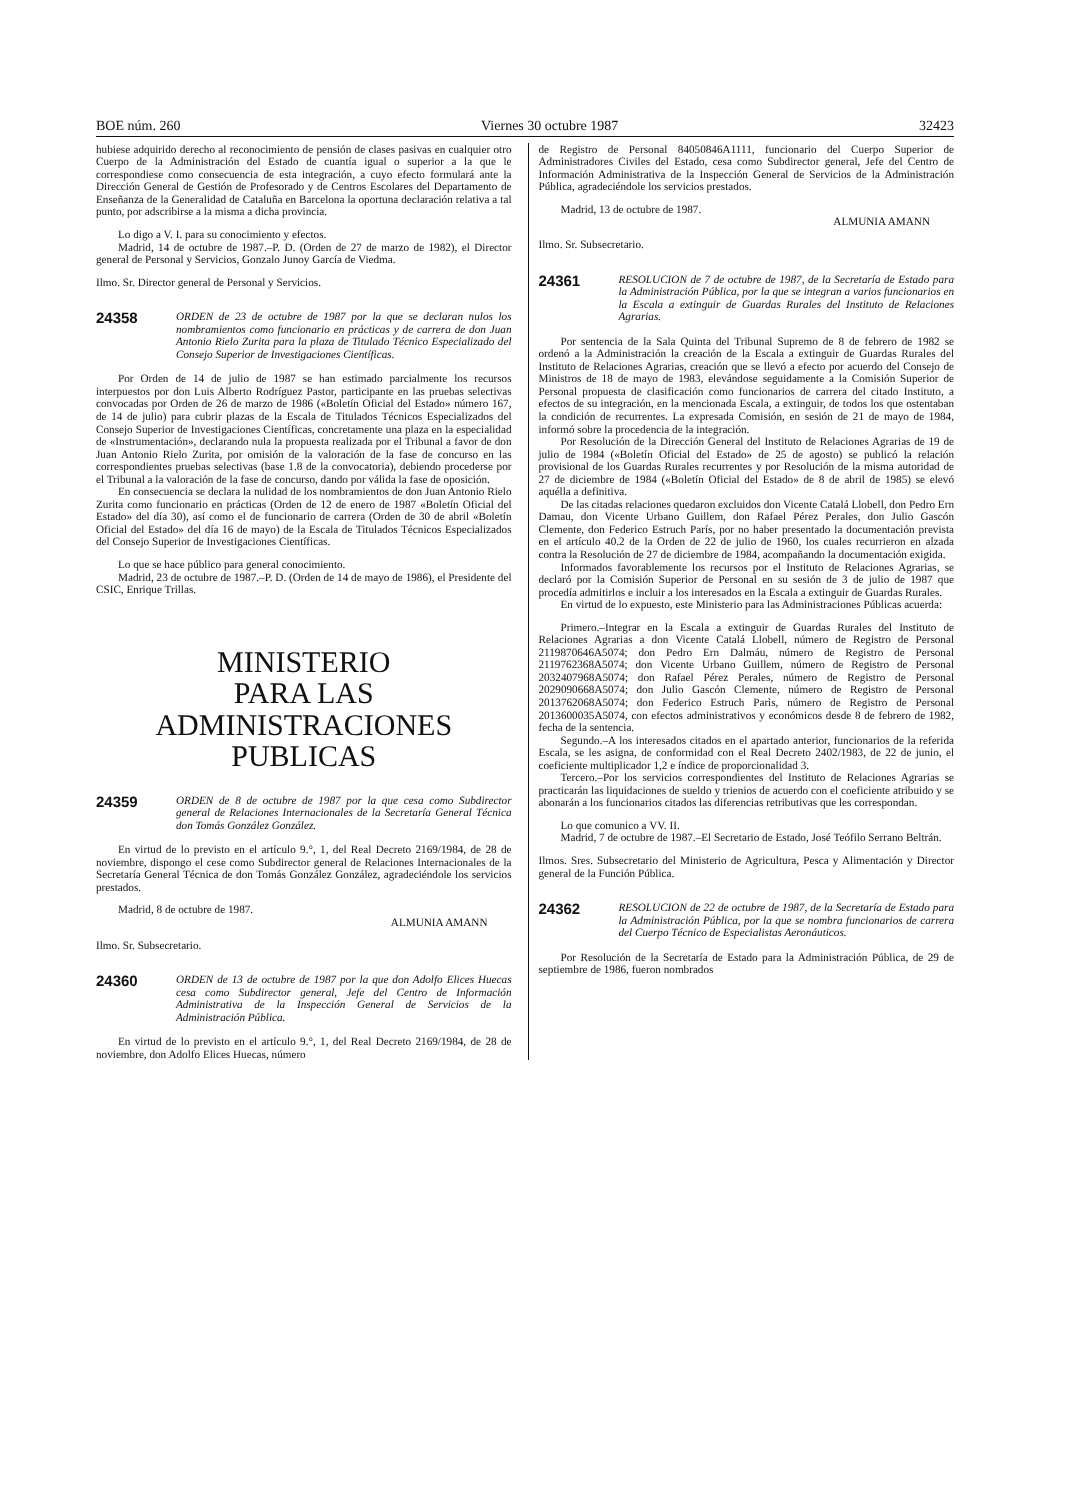BOE núm. 260 Viernes 30 octubre 1987 32423
hubiese adquirido derecho al reconocimiento de pensión de clases pasivas en cualquier otro Cuerpo de la Administración del Estado de cuantía igual o superior a la que le correspondiese como consecuencia de esta integración, a cuyo efecto formulará ante la Dirección General de Gestión de Profesorado y de Centros Escolares del Departamento de Enseñanza de la Generalidad de Cataluña en Barcelona la oportuna declaración relativa a tal punto, por adscribirse a la misma a dicha provincia.
Lo digo a V. I. para su conocimiento y efectos.
Madrid, 14 de octubre de 1987.–P. D. (Orden de 27 de marzo de 1982), el Director general de Personal y Servicios, Gonzalo Junoy García de Viedma.
Ilmo. Sr. Director general de Personal y Servicios.
24358 ORDEN de 23 de octubre de 1987 por la que se declaran nulos los nombramientos como funcionario en prácticas y de carrera de don Juan Antonio Rielo Zurita para la plaza de Titulado Técnico Especializado del Consejo Superior de Investigaciones Científicas.
Por Orden de 14 de julio de 1987 se han estimado parcialmente los recursos interpuestos por don Luis Alberto Rodríguez Pastor, participante en las pruebas selectivas convocadas por Orden de 26 de marzo de 1986 («Boletín Oficial del Estado» número 167, de 14 de julio) para cubrir plazas de la Escala de Titulados Técnicos Especializados del Consejo Superior de Investigaciones Científicas, concretamente una plaza en la especialidad de «Instrumentación», declarando nula la propuesta realizada por el Tribunal a favor de don Juan Antonio Rielo Zurita, por omisión de la valoración de la fase de concurso en las correspondientes pruebas selectivas (base 1.8 de la convocatoria), debiendo procederse por el Tribunal a la valoración de la fase de concurso, dando por válida la fase de oposición.
En consecuencia se declara la nulidad de los nombramientos de don Juan Antonio Rielo Zurita como funcionario en prácticas (Orden de 12 de enero de 1987 «Boletín Oficial del Estado» del día 30), así como el de funcionario de carrera (Orden de 30 de abril «Boletín Oficial del Estado» del día 16 de mayo) de la Escala de Titulados Técnicos Especializados del Consejo Superior de Investigaciones Científicas.
Lo que se hace público para general conocimiento.
Madrid, 23 de octubre de 1987.–P. D. (Orden de 14 de mayo de 1986), el Presidente del CSIC, Enrique Trillas.
MINISTERIO
PARA LAS ADMINISTRACIONES
PUBLICAS
24359 ORDEN de 8 de octubre de 1987 por la que cesa como Subdirector general de Relaciones Internacionales de la Secretaría General Técnica don Tomás González González.
En virtud de lo previsto en el artículo 9.°, 1, del Real Decreto 2169/1984, de 28 de noviembre, dispongo el cese como Subdirector general de Relaciones Internacionales de la Secretaría General Técnica de don Tomás González González, agradeciéndole los servicios prestados.
Madrid, 8 de octubre de 1987.
ALMUNIA AMANN
Ilmo. Sr. Subsecretario.
24360 ORDEN de 13 de octubre de 1987 por la que don Adolfo Elices Huecas cesa como Subdirector general, Jefe del Centro de Información Administrativa de la Inspección General de Servicios de la Administración Pública.
En virtud de lo previsto en el artículo 9.°, 1, del Real Decreto 2169/1984, de 28 de noviembre, don Adolfo Elices Huecas, número
de Registro de Personal 84050846A1111, funcionario del Cuerpo Superior de Administradores Civiles del Estado, cesa como Subdirector general, Jefe del Centro de Información Administrativa de la Inspección General de Servicios de la Administración Pública, agradeciéndole los servicios prestados.
Madrid, 13 de octubre de 1987.
ALMUNIA AMANN
Ilmo. Sr. Subsecretario.
24361 RESOLUCION de 7 de octubre de 1987, de la Secretaría de Estado para la Administración Pública, por la que se integran a varios funcionarios en la Escala a extinguir de Guardas Rurales del Instituto de Relaciones Agrarias.
Por sentencia de la Sala Quinta del Tribunal Supremo de 8 de febrero de 1982 se ordenó a la Administración la creación de la Escala a extinguir de Guardas Rurales del Instituto de Relaciones Agrarias, creación que se llevó a efecto por acuerdo del Consejo de Ministros de 18 de mayo de 1983, elevándose seguidamente a la Comisión Superior de Personal propuesta de clasificación como funcionarios de carrera del citado Instituto, a efectos de su integración, en la mencionada Escala, a extinguir, de todos los que ostentaban la condición de recurrentes. La expresada Comisión, en sesión de 21 de mayo de 1984, informó sobre la procedencia de la integración.
Por Resolución de la Dirección General del Instituto de Relaciones Agrarias de 19 de julio de 1984 («Boletín Oficial del Estado» de 25 de agosto) se publicó la relación provisional de los Guardas Rurales recurrentes y por Resolución de la misma autoridad de 27 de diciembre de 1984 («Boletín Oficial del Estado» de 8 de abril de 1985) se elevó aquélla a definitiva.
De las citadas relaciones quedaron excluidos don Vicente Catalá Llobell, don Pedro Ern Damau, don Vicente Urbano Guillem, don Rafael Pérez Perales, don Julio Gascón Clemente, don Federico Estruch París, por no haber presentado la documentación prevista en el artículo 40.2 de la Orden de 22 de julio de 1960, los cuales recurrieron en alzada contra la Resolución de 27 de diciembre de 1984, acompañando la documentación exigida.
Informados favorablemente los recursos por el Instituto de Relaciones Agrarias, se declaró por la Comisión Superior de Personal en su sesión de 3 de julio de 1987 que procedía admitirlos e incluir a los interesados en la Escala a extinguir de Guardas Rurales.
En virtud de lo expuesto, este Ministerio para las Administraciones Públicas acuerda:
Primero.–Integrar en la Escala a extinguir de Guardas Rurales del Instituto de Relaciones Agrarias a don Vicente Catalá Llobell, número de Registro de Personal 2119870646A5074; don Pedro Ern Dalmáu, número de Registro de Personal 2119762368A5074; don Vicente Urbano Guillem, número de Registro de Personal 2032407968A5074; don Rafael Pérez Perales, número de Registro de Personal 2029090668A5074; don Julio Gascón Clemente, número de Registro de Personal 2013762068A5074; don Federico Estruch Parìs, número de Registro de Personal 2013600035A5074, con efectos administrativos y económicos desde 8 de febrero de 1982, fecha de la sentencia.
Segundo.–A los interesados citados en el apartado anterior, funcionarios de la referida Escala, se les asigna, de conformidad con el Real Decreto 2402/1983, de 22 de junio, el coeficiente multiplicador 1,2 e índice de proporcionalidad 3.
Tercero.–Por los servicios correspondientes del Instituto de Relaciones Agrarias se practicarán las liquidaciones de sueldo y trienios de acuerdo con el coeficiente atribuido y se abonarán a los funcionarios citados las diferencias retributivas que les correspondan.
Lo que comunico a VV. II.
Madrid, 7 de octubre de 1987.–El Secretario de Estado, José Teófilo Serrano Beltrán.
Ilmos. Sres. Subsecretario del Ministerio de Agricultura, Pesca y Alimentación y Director general de la Función Pública.
24362 RESOLUCION de 22 de octubre de 1987, de la Secretaría de Estado para la Administración Pública, por la que se nombra funcionarios de carrera del Cuerpo Técnico de Especialistas Aeronáuticos.
Por Resolución de la Secretaría de Estado para la Administración Pública, de 29 de septiembre de 1986, fueron nombrados